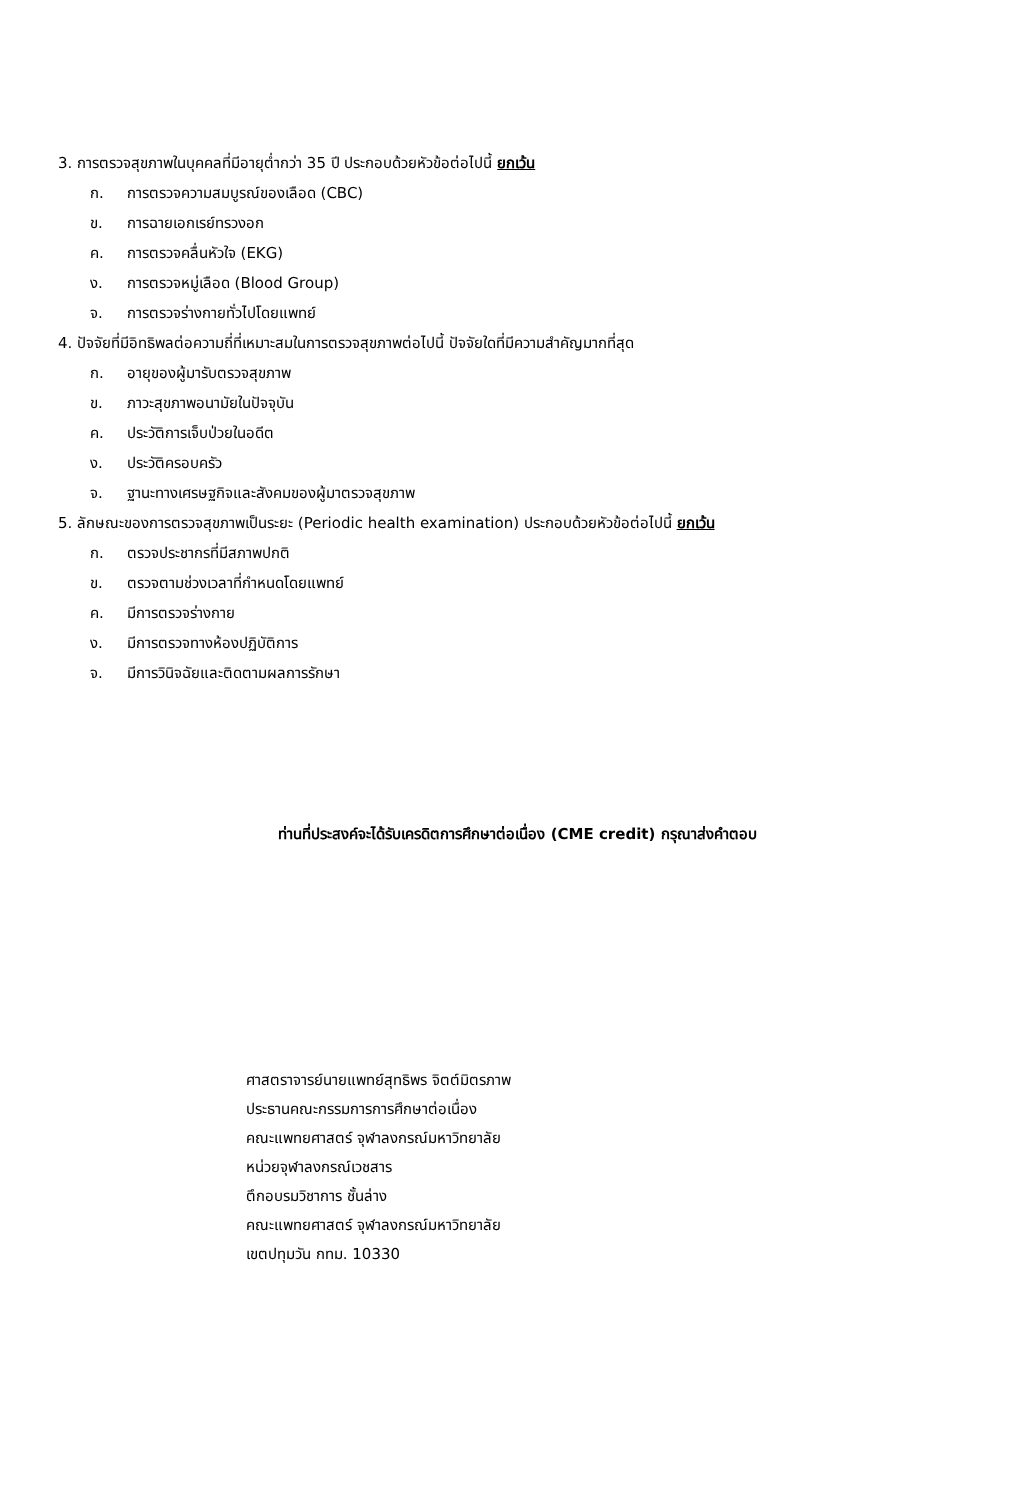3. การตรวจสุขภาพในบุคคลที่มีอายุต่ำกว่า 35 ปี ประกอบด้วยหัวข้อต่อไปนี้ ยกเว้น
ก. การตรวจความสมบูรณ์ของเลือด (CBC)
ข. การฉายเอกเรย์ทรวงอก
ค. การตรวจคลื่นหัวใจ (EKG)
ง. การตรวจหมู่เลือด (Blood Group)
จ. การตรวจร่างกายทั่วไปโดยแพทย์
4. ปัจจัยที่มีอิทธิพลต่อความถี่ที่เหมาะสมในการตรวจสุขภาพต่อไปนี้ ปัจจัยใดที่มีความสำคัญมากที่สุด
ก. อายุของผู้มารับตรวจสุขภาพ
ข. ภาวะสุขภาพอนามัยในปัจจุบัน
ค. ประวัติการเจ็บป่วยในอดีต
ง. ประวัติครอบครัว
จ. ฐานะทางเศรษฐกิจและสังคมของผู้มาตรวจสุขภาพ
5. ลักษณะของการตรวจสุขภาพเป็นระยะ (Periodic health examination) ประกอบด้วยหัวข้อต่อไปนี้ ยกเว้น
ก. ตรวจประชากรที่มีสภาพปกติ
ข. ตรวจตามช่วงเวลาที่กำหนดโดยแพทย์
ค. มีการตรวจร่างกาย
ง. มีการตรวจทางห้องปฏิบัติการ
จ. มีการวินิจฉัยและติดตามผลการรักษา
ท่านที่ประสงค์จะได้รับเครดิตการศึกษาต่อเนื่อง (CME credit) กรุณาส่งคำตอบ
ศาสตราจารย์นายแพทย์สุทธิพร จิตต์มิตรภาพ
ประธานคณะกรรมการการศึกษาต่อเนื่อง
คณะแพทยศาสตร์ จุฬาลงกรณ์มหาวิทยาลัย
หน่วยจุฬาลงกรณ์เวชสาร
ตึกอบรมวิชาการ ชั้นล่าง
คณะแพทยศาสตร์ จุฬาลงกรณ์มหาวิทยาลัย
เขตปทุมวัน กทม. 10330